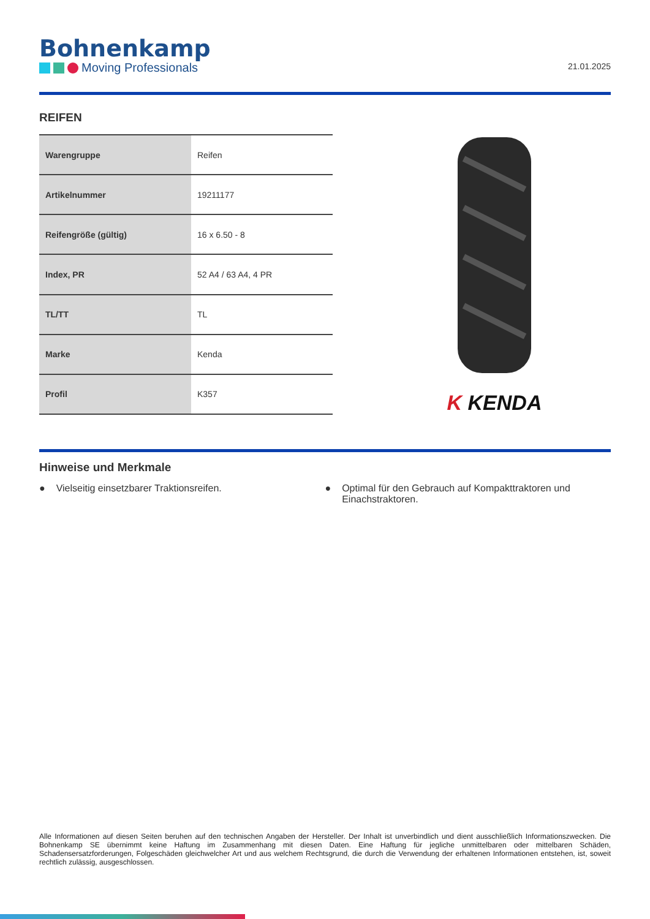Bohnenkamp
Moving Professionals
21.01.2025
REIFEN
| Warengruppe | Reifen |
| Artikelnummer | 19211177 |
| Reifengröße (gültig) | 16 x 6.50 - 8 |
| Index, PR | 52 A4 / 63 A4, 4 PR |
| TL/TT | TL |
| Marke | Kenda |
| Profil | K357 |
K KENDA
Hinweise und Merkmale
● Vielseitig einsetzbarer Traktionsreifen.
● Optimal für den Gebrauch auf Kompakttraktoren und Einachstraktoren.
Alle Informationen auf diesen Seiten beruhen auf den technischen Angaben der Hersteller. Der Inhalt ist unverbindlich und dient ausschließlich Informationszwecken. Die Bohnenkamp SE übernimmt keine Haftung im Zusammenhang mit diesen Daten. Eine Haftung für jegliche unmittelbaren oder mittelbaren Schäden, Schadensersatzforderungen, Folgeschäden gleichwelcher Art und aus welchem Rechtsgrund, die durch die Verwendung der erhaltenen Informationen entstehen, ist, soweit rechtlich zulässig, ausgeschlossen.